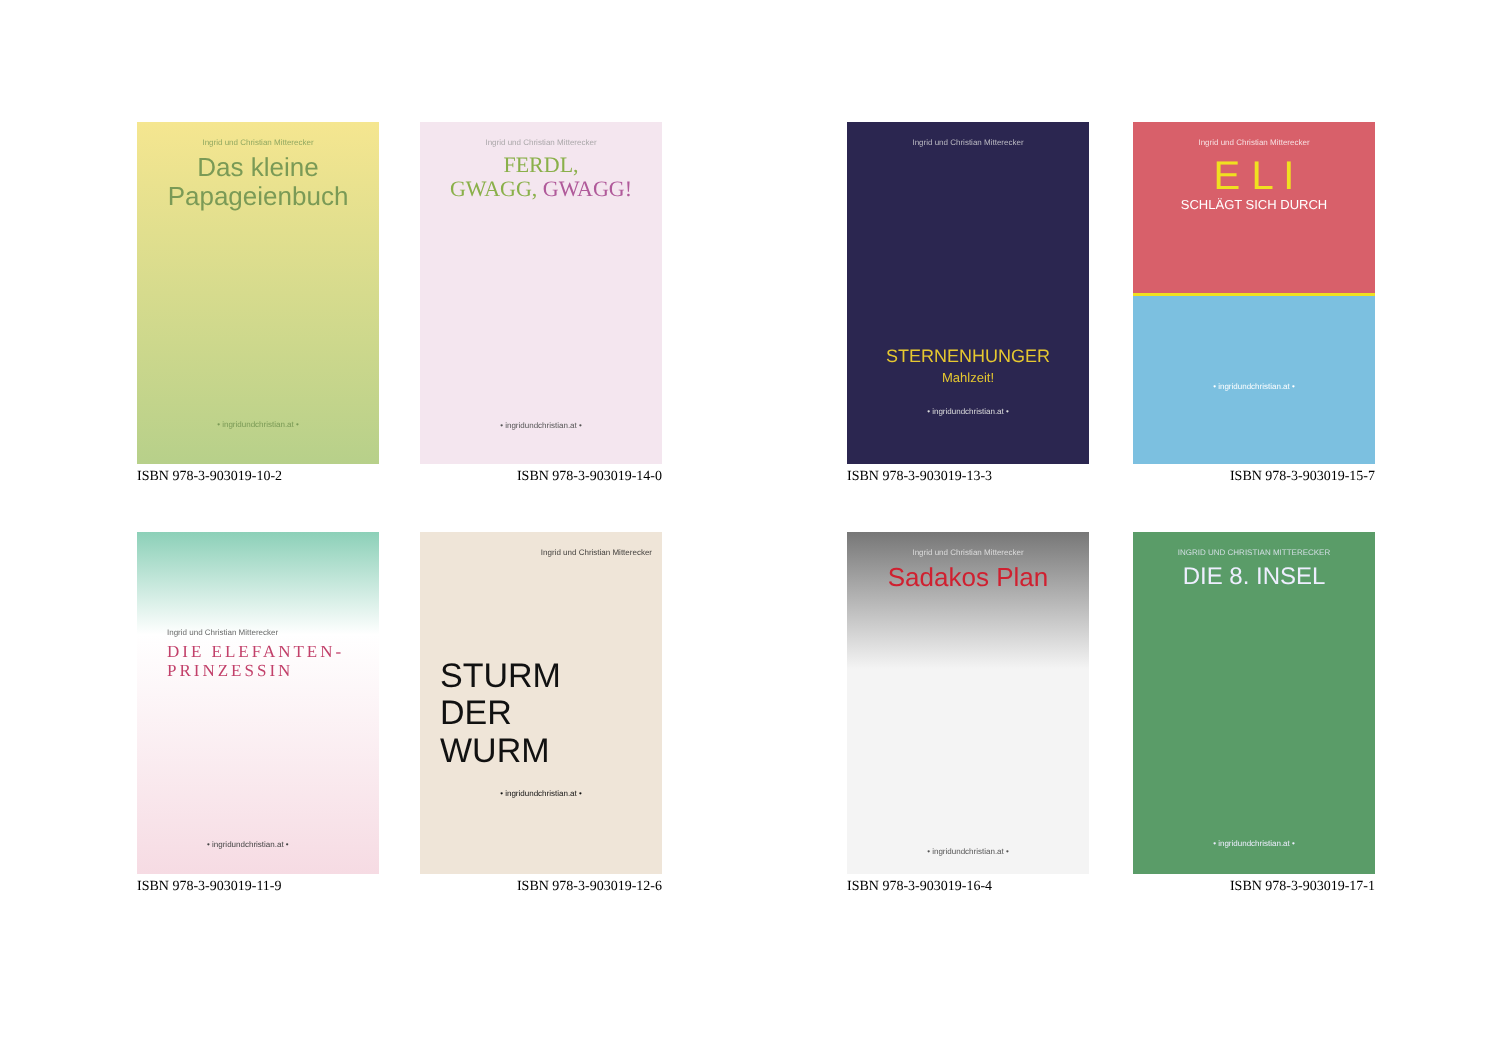Ingrid und Christian Mitterecker
Das kleine
Papageienbuch
• ingridundchristian.at •
ISBN 978-3-903019-10-2
Ingrid und Christian Mitterecker
FERDL,
GWAGG, GWAGG!
• ingridundchristian.at •
ISBN 978-3-903019-14-0
Ingrid und Christian Mitterecker
STERNENHUNGER
Mahlzeit!
• ingridundchristian.at •
ISBN 978-3-903019-13-3
Ingrid und Christian Mitterecker
E L I
SCHLÄGT SICH DURCH
• ingridundchristian.at •
ISBN 978-3-903019-15-7
Ingrid und Christian Mitterecker
DIE ELEFANTEN-
PRINZESSIN
• ingridundchristian.at •
ISBN 978-3-903019-11-9
Ingrid und Christian Mitterecker
STURM
DER
WURM
• ingridundchristian.at •
ISBN 978-3-903019-12-6
Ingrid und Christian Mitterecker
Sadakos Plan
• ingridundchristian.at •
ISBN 978-3-903019-16-4
INGRID UND CHRISTIAN MITTERECKER
DIE 8. INSEL
• ingridundchristian.at •
ISBN 978-3-903019-17-1